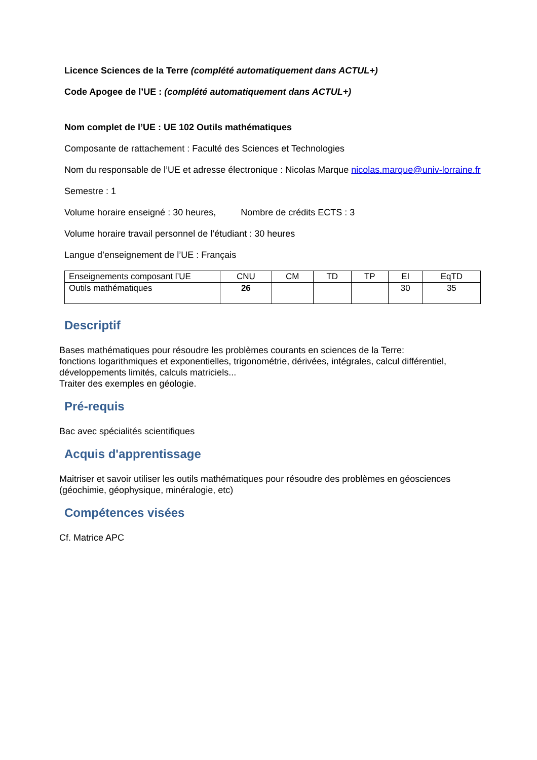Licence Sciences de la Terre (complété automatiquement dans ACTUL+)
Code Apogee de l’UE : (complété automatiquement dans ACTUL+)
Nom complet de l’UE : UE 102 Outils mathématiques
Composante de rattachement : Faculté des Sciences et Technologies
Nom du responsable de l’UE et adresse électronique : Nicolas Marque nicolas.marque@univ-lorraine.fr
Semestre : 1
Volume horaire enseigné : 30 heures, Nombre de crédits ECTS : 3
Volume horaire travail personnel de l’étudiant : 30 heures
Langue d’enseignement de l’UE : Français
| Enseignements composant l’UE | CNU | CM | TD | TP | EI | EqTD |
| --- | --- | --- | --- | --- | --- | --- |
| Outils mathématiques | 26 | | | | 30 | 35 |
Descriptif
Bases mathématiques pour résoudre les problèmes courants en sciences de la Terre:
fonctions logarithmiques et exponentielles, trigonométrie, dérivées, intégrales, calcul différentiel, développements limités, calculs matriciels...
Traiter des exemples en géologie.
Pré-requis
Bac avec spécialités scientifiques
Acquis d'apprentissage
Maitriser et savoir utiliser les outils mathématiques pour résoudre des problèmes en géosciences (géochimie, géophysique, minéralogie, etc)
Compétences visées
Cf. Matrice APC